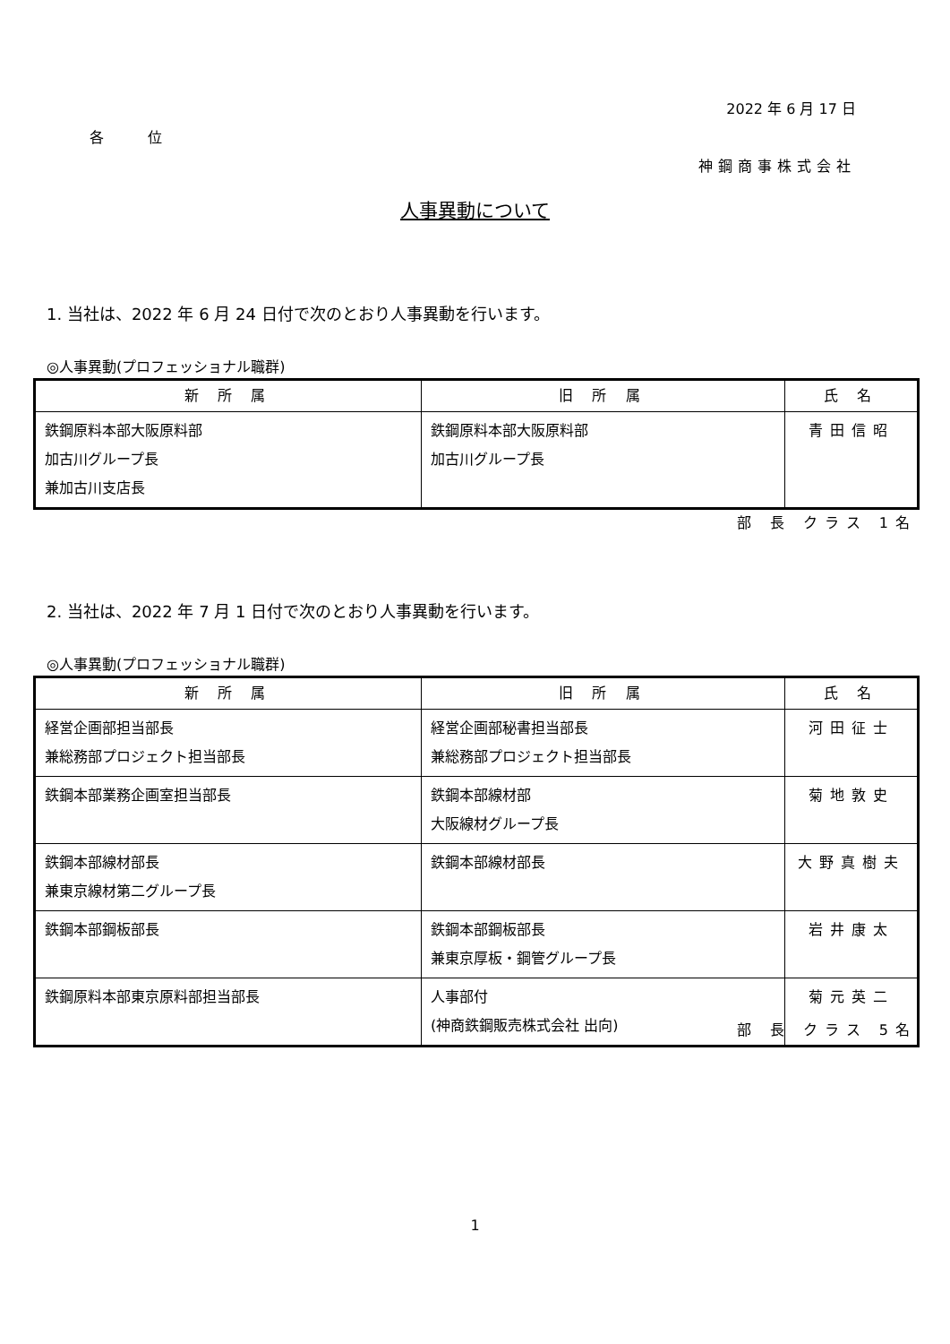2022 年 6 月 17 日
各 位
神鋼商事株式会社
人事異動について
1. 当社は、2022 年 6 月 24 日付で次のとおり人事異動を行います。
◎人事異動(プロフェッショナル職群)
| 新 所 属 | 旧 所 属 | 氏 名 |
| --- | --- | --- |
| 鉄鋼原料本部大阪原料部 加古川グループ長 兼加古川支店長 | 鉄鋼原料本部大阪原料部 加古川グループ長 | 青田信昭 |
部 長 クラス 1名
2. 当社は、2022 年 7 月 1 日付で次のとおり人事異動を行います。
◎人事異動(プロフェッショナル職群)
| 新 所 属 | 旧 所 属 | 氏 名 |
| --- | --- | --- |
| 経営企画部担当部長 兼総務部プロジェクト担当部長 | 経営企画部秘書担当部長 兼総務部プロジェクト担当部長 | 河田征士 |
| 鉄鋼本部業務企画室担当部長 | 鉄鋼本部線材部 大阪線材グループ長 | 菊地敦史 |
| 鉄鋼本部線材部長 兼東京線材第二グループ長 | 鉄鋼本部線材部長 | 大野真樹夫 |
| 鉄鋼本部鋼板部長 | 鉄鋼本部鋼板部長 兼東京厚板・鋼管グループ長 | 岩井康太 |
| 鉄鋼原料本部東京原料部担当部長 | 人事部付 (神商鉄鋼販売株式会社 出向) | 菊元英二 |
部 長 クラス 5名
1